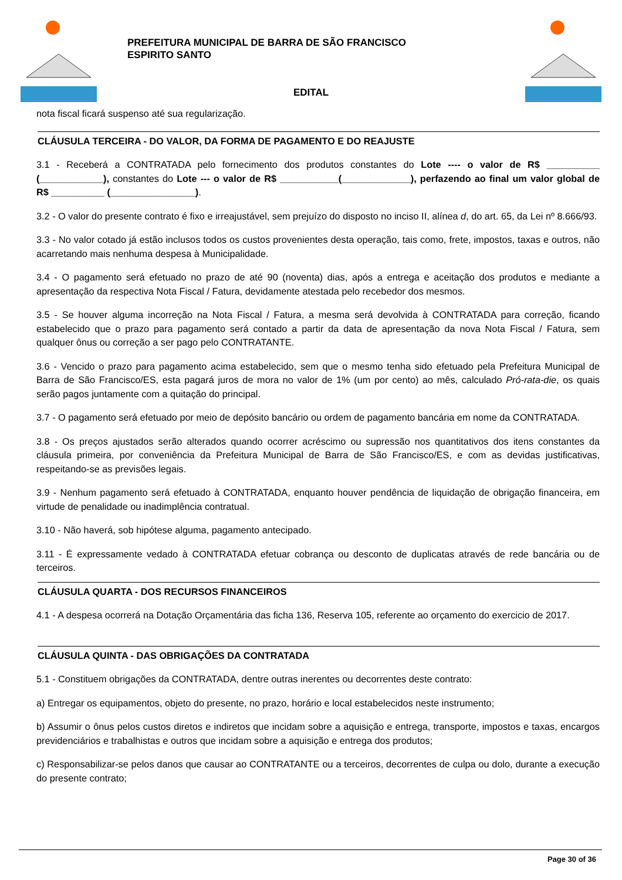PREFEITURA MUNICIPAL DE BARRA DE SÃO FRANCISCO
ESPIRITO SANTO
EDITAL
nota fiscal ficará suspenso até sua regularização.
CLÁUSULA TERCEIRA - DO VALOR, DA FORMA DE PAGAMENTO E DO REAJUSTE
3.1 - Receberá a CONTRATADA pelo fornecimento dos produtos constantes do Lote ---- o valor de R$ __________ (____________), constantes do Lote --- o valor de R$ ___________(_____________), perfazendo ao final um valor global de R$ __________ (________________).
3.2 - O valor do presente contrato é fixo e irreajustável, sem prejuízo do disposto no inciso II, alínea d, do art. 65, da Lei nº 8.666/93.
3.3 - No valor cotado já estão inclusos todos os custos provenientes desta operação, tais como, frete, impostos, taxas e outros, não acarretando mais nenhuma despesa à Municipalidade.
3.4 - O pagamento será efetuado no prazo de até 90 (noventa) dias, após a entrega e aceitação dos produtos e mediante a apresentação da respectiva Nota Fiscal / Fatura, devidamente atestada pelo recebedor dos mesmos.
3.5 - Se houver alguma incorreção na Nota Fiscal / Fatura, a mesma será devolvida à CONTRATADA para correção, ficando estabelecido que o prazo para pagamento será contado a partir da data de apresentação da nova Nota Fiscal / Fatura, sem qualquer ônus ou correção a ser pago pelo CONTRATANTE.
3.6 - Vencido o prazo para pagamento acima estabelecido, sem que o mesmo tenha sido efetuado pela Prefeitura Municipal de Barra de São Francisco/ES, esta pagará juros de mora no valor de 1% (um por cento) ao mês, calculado Pró-rata-die, os quais serão pagos juntamente com a quitação do principal.
3.7 - O pagamento será efetuado por meio de depósito bancário ou ordem de pagamento bancária em nome da CONTRATADA.
3.8 - Os preços ajustados serão alterados quando ocorrer acréscimo ou supressão nos quantitativos dos itens constantes da cláusula primeira, por conveniência da Prefeitura Municipal de Barra de São Francisco/ES, e com as devidas justificativas, respeitando-se as previsões legais.
3.9 - Nenhum pagamento será efetuado à CONTRATADA, enquanto houver pendência de liquidação de obrigação financeira, em virtude de penalidade ou inadimplência contratual.
3.10 - Não haverá, sob hipótese alguma, pagamento antecipado.
3.11 - É expressamente vedado à CONTRATADA efetuar cobrança ou desconto de duplicatas através de rede bancária ou de terceiros.
CLÁUSULA QUARTA - DOS RECURSOS FINANCEIROS
4.1 - A despesa ocorrerá na Dotação Orçamentária das ficha 136, Reserva 105, referente ao orçamento do exercicio de 2017.
CLÁUSULA QUINTA - DAS OBRIGAÇÕES DA CONTRATADA
5.1 - Constituem obrigações da CONTRATADA, dentre outras inerentes ou decorrentes deste contrato:
a) Entregar os equipamentos, objeto do presente, no prazo, horário e local estabelecidos neste instrumento;
b) Assumir o ônus pelos custos diretos e indiretos que incidam sobre a aquisição e entrega, transporte, impostos e taxas, encargos previdenciários e trabalhistas e outros que incidam sobre a aquisição e entrega dos produtos;
c) Responsabilizar-se pelos danos que causar ao CONTRATANTE ou a terceiros, decorrentes de culpa ou dolo, durante a execução do presente contrato;
Page 30 of 36